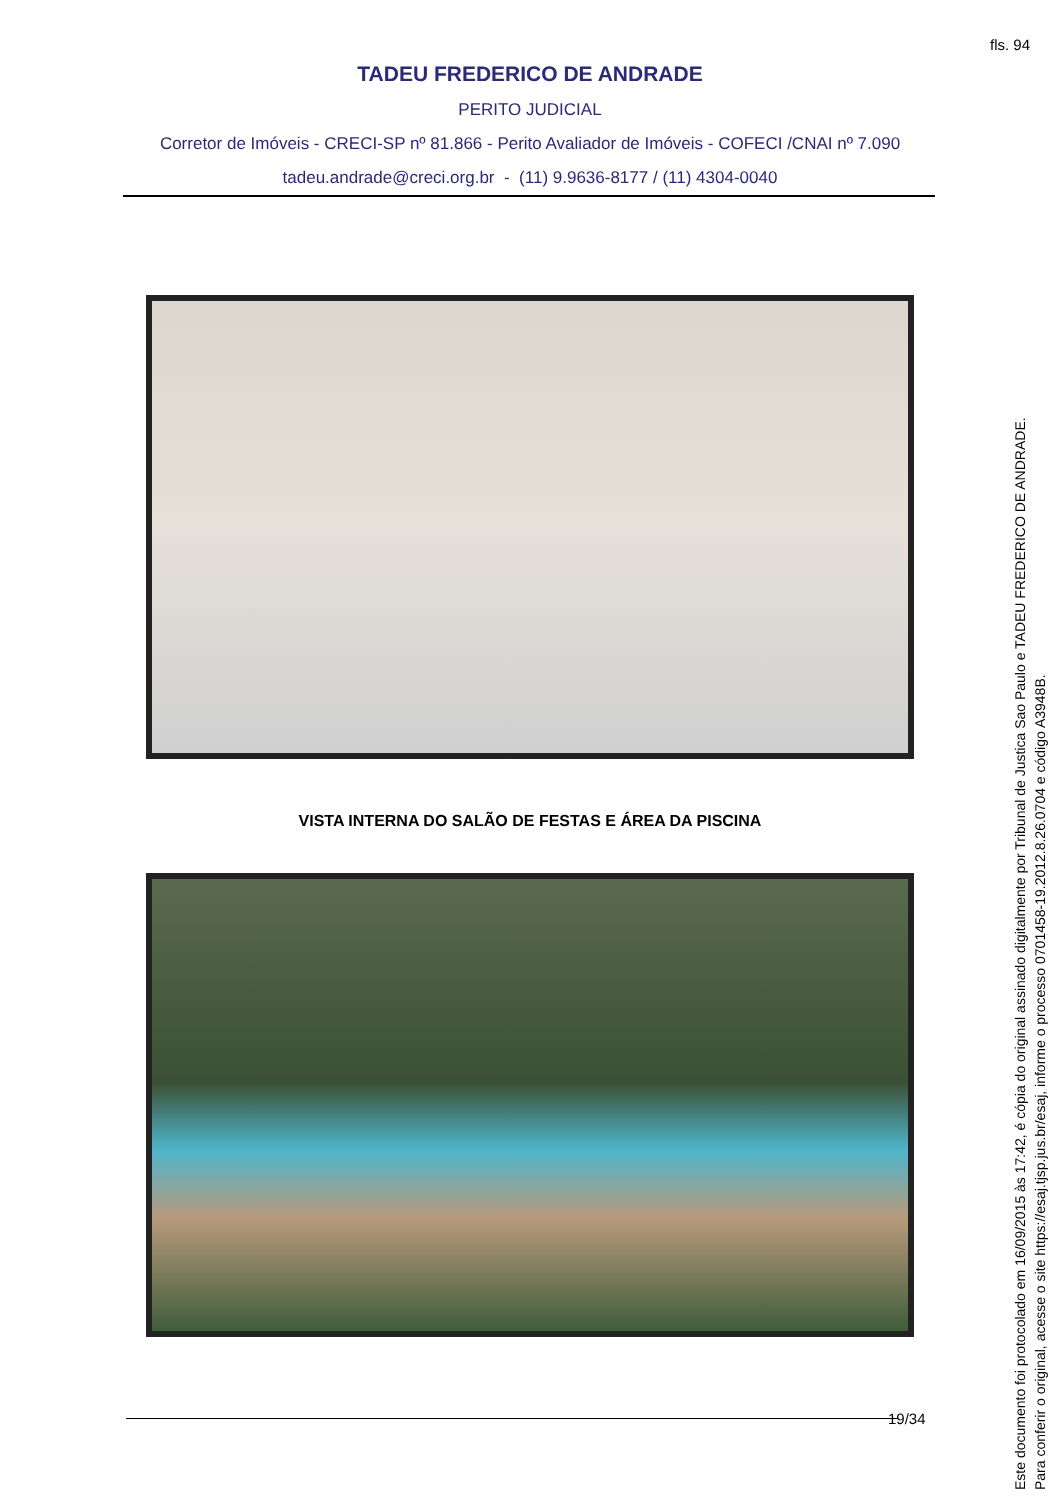fls. 94
TADEU FREDERICO DE ANDRADE
PERITO JUDICIAL
Corretor de Imóveis - CRECI-SP nº 81.866 - Perito Avaliador de Imóveis - COFECI /CNAI nº 7.090
tadeu.andrade@creci.org.br - (11) 9.9636-8177 / (11) 4304-0040
VISTA INTERNA DO SALÃO DE FESTAS E ÁREA DA PISCINA
19/34
Este documento foi protocolado em 16/09/2015 às 17:42, é cópia do original assinado digitalmente por Tribunal de Justica Sao Paulo e TADEU FREDERICO DE ANDRADE.
Para conferir o original, acesse o site https://esaj.tjsp.jus.br/esaj, informe o processo 0701458-19.2012.8.26.0704 e código A3948B.